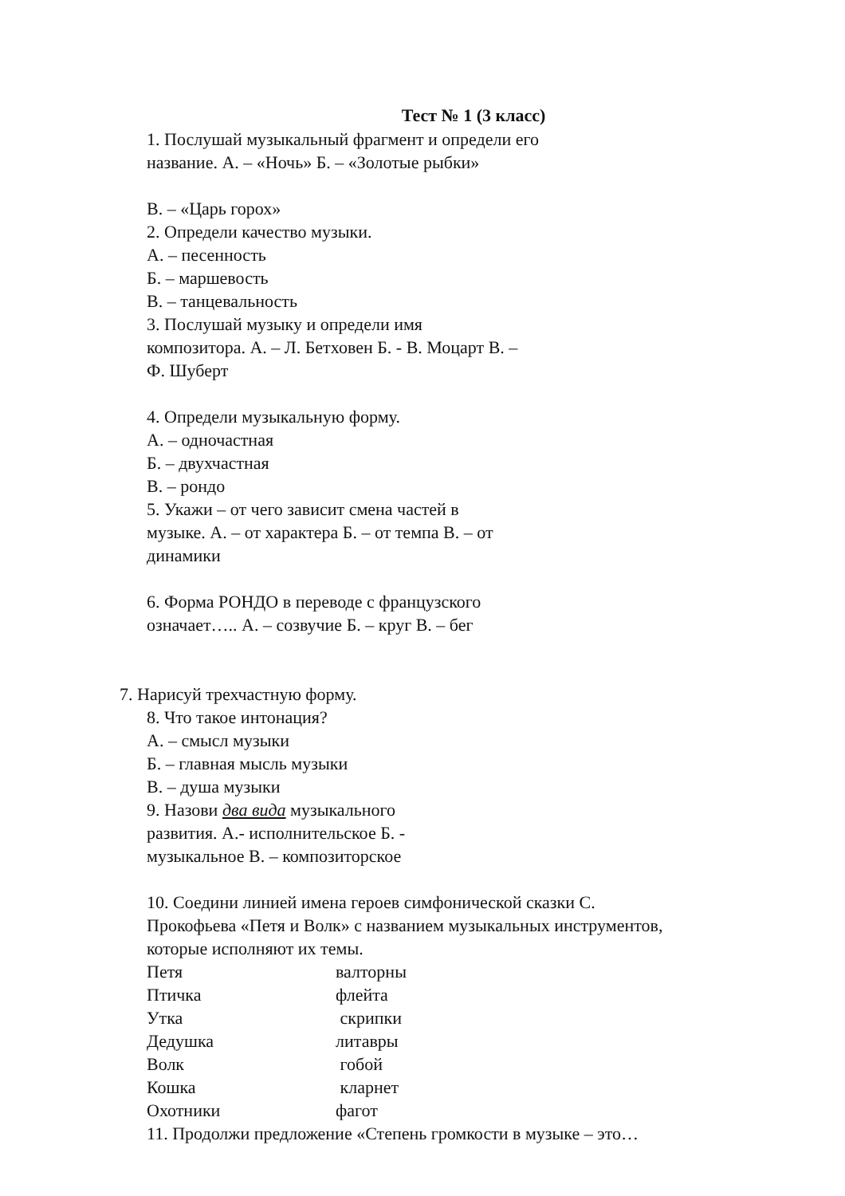Тест № 1 (3 класс)
1. Послушай музыкальный фрагмент и определи его
название. А. – «Ночь» Б. – «Золотые рыбки»
В. – «Царь горох»
2. Определи качество музыки.
А. – песенность
Б. – маршевость
В. – танцевальность
3. Послушай музыку и определи имя
композитора. А. – Л. Бетховен Б. - В. Моцарт В. –
Ф. Шуберт
4. Определи музыкальную форму.
А. – одночастная
Б. – двухчастная
В. – рондо
5. Укажи – от чего зависит смена частей в
музыке. А. – от характера Б. – от темпа В. – от
динамики
6. Форма РОНДО в переводе с французского
означает….. А. – созвучие Б. – круг В. – бег
7. Нарисуй трехчастную форму.
8. Что такое интонация?
А. – смысл музыки
Б. – главная мысль музыки
В. – душа музыки
9. Назови два вида музыкального
развития. А.- исполнительское Б. -
музыкальное В. – композиторское
10. Соедини линией имена героев симфонической сказки С.
Прокофьева «Петя и Волк» с названием музыкальных инструментов,
которые исполняют их темы.
Петя валторны
Птичка флейта
Утка скрипки
Дедушка литавры
Волк гобой
Кошка кларнет
Охотники фагот
11. Продолжи предложение «Степень громкости в музыке – это…